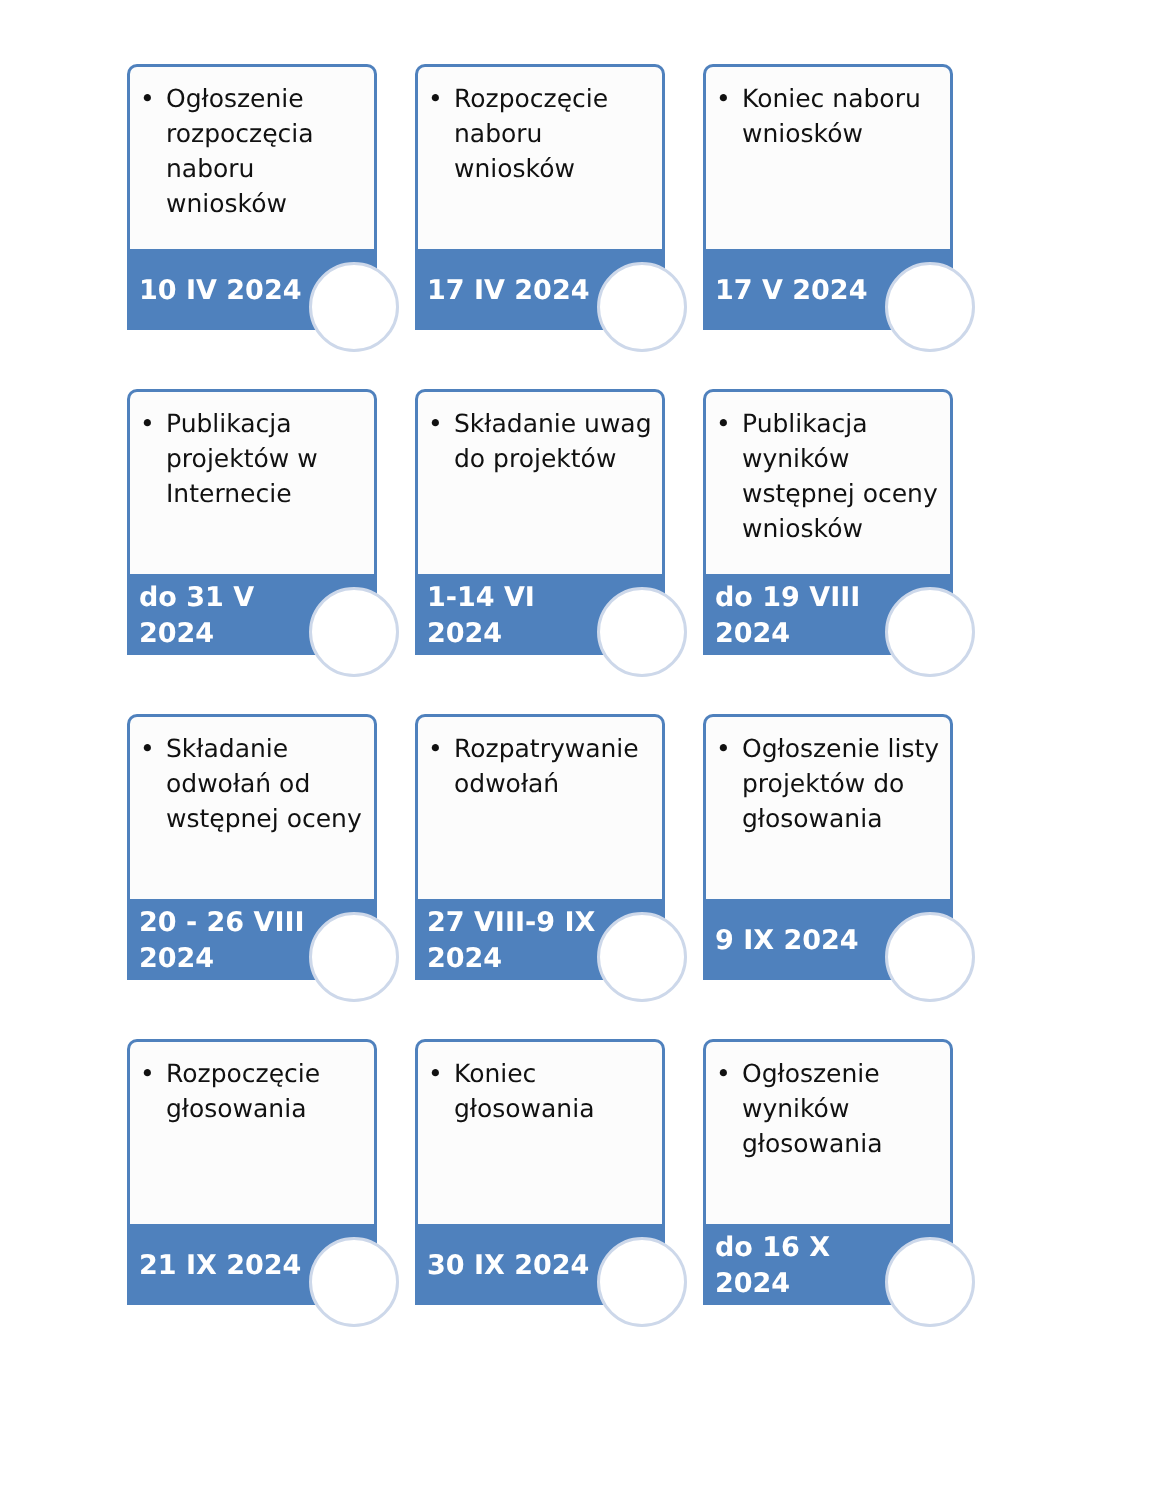• Ogłoszenie rozpoczęcia naboru wniosków
10 IV 2024
• Rozpoczęcie naboru wniosków
17 IV 2024
• Koniec naboru wniosków
17 V 2024
• Publikacja projektów w Internecie
do 31 V
2024
• Składanie uwag do projektów
1-14 VI
2024
• Publikacja wyników wstępnej oceny wniosków
do 19 VIII
2024
• Składanie odwołań od wstępnej oceny
20 - 26 VIII
2024
• Rozpatrywanie odwołań
27 VIII-9 IX
2024
• Ogłoszenie listy projektów do głosowania
9 IX 2024
• Rozpoczęcie głosowania
21 IX 2024
• Koniec głosowania
30 IX 2024
• Ogłoszenie wyników głosowania
do 16 X
2024